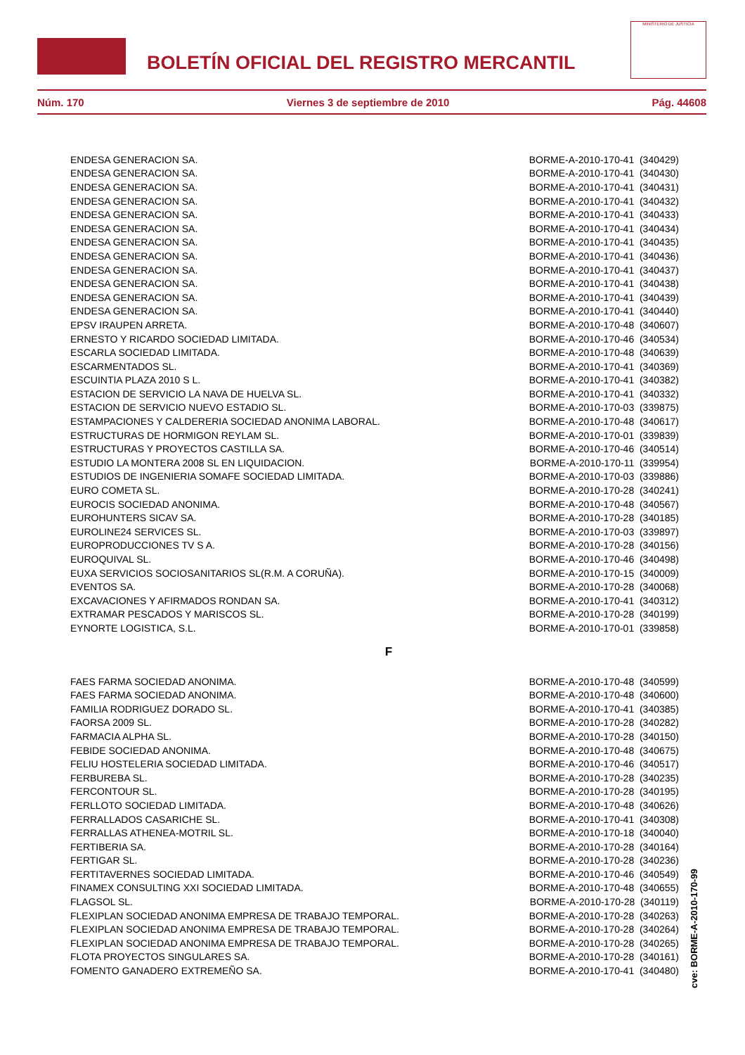BOLETÍN OFICIAL DEL REGISTRO MERCANTIL
MINISTERIO DE JUSTICIA
Núm. 170 Viernes 3 de septiembre de 2010 Pág. 44608
| ENDESA GENERACION SA. | BORME-A-2010-170-41 (340429) |
| ENDESA GENERACION SA. | BORME-A-2010-170-41 (340430) |
| ENDESA GENERACION SA. | BORME-A-2010-170-41 (340431) |
| ENDESA GENERACION SA. | BORME-A-2010-170-41 (340432) |
| ENDESA GENERACION SA. | BORME-A-2010-170-41 (340433) |
| ENDESA GENERACION SA. | BORME-A-2010-170-41 (340434) |
| ENDESA GENERACION SA. | BORME-A-2010-170-41 (340435) |
| ENDESA GENERACION SA. | BORME-A-2010-170-41 (340436) |
| ENDESA GENERACION SA. | BORME-A-2010-170-41 (340437) |
| ENDESA GENERACION SA. | BORME-A-2010-170-41 (340438) |
| ENDESA GENERACION SA. | BORME-A-2010-170-41 (340439) |
| ENDESA GENERACION SA. | BORME-A-2010-170-41 (340440) |
| EPSV IRAUPEN ARRETA. | BORME-A-2010-170-48 (340607) |
| ERNESTO Y RICARDO SOCIEDAD LIMITADA. | BORME-A-2010-170-46 (340534) |
| ESCARLA SOCIEDAD LIMITADA. | BORME-A-2010-170-48 (340639) |
| ESCARMENTADOS SL. | BORME-A-2010-170-41 (340369) |
| ESCUINTIA PLAZA 2010 S L. | BORME-A-2010-170-41 (340382) |
| ESTACION DE SERVICIO LA NAVA DE HUELVA SL. | BORME-A-2010-170-41 (340332) |
| ESTACION DE SERVICIO NUEVO ESTADIO SL. | BORME-A-2010-170-03 (339875) |
| ESTAMPACIONES Y CALDERERIA SOCIEDAD ANONIMA LABORAL. | BORME-A-2010-170-48 (340617) |
| ESTRUCTURAS DE HORMIGON REYLAM SL. | BORME-A-2010-170-01 (339839) |
| ESTRUCTURAS Y PROYECTOS CASTILLA SA. | BORME-A-2010-170-46 (340514) |
| ESTUDIO LA MONTERA 2008 SL EN LIQUIDACION. | BORME-A-2010-170-11 (339954) |
| ESTUDIOS DE INGENIERIA SOMAFE SOCIEDAD LIMITADA. | BORME-A-2010-170-03 (339886) |
| EURO COMETA SL. | BORME-A-2010-170-28 (340241) |
| EUROCIS SOCIEDAD ANONIMA. | BORME-A-2010-170-48 (340567) |
| EUROHUNTERS SICAV SA. | BORME-A-2010-170-28 (340185) |
| EUROLINE24 SERVICES SL. | BORME-A-2010-170-03 (339897) |
| EUROPRODUCCIONES TV S A. | BORME-A-2010-170-28 (340156) |
| EUROQUIVAL SL. | BORME-A-2010-170-46 (340498) |
| EUXA SERVICIOS SOCIOSANITARIOS SL(R.M. A CORUÑA). | BORME-A-2010-170-15 (340009) |
| EVENTOS SA. | BORME-A-2010-170-28 (340068) |
| EXCAVACIONES Y AFIRMADOS RONDAN SA. | BORME-A-2010-170-41 (340312) |
| EXTRAMAR PESCADOS Y MARISCOS SL. | BORME-A-2010-170-28 (340199) |
| EYNORTE LOGISTICA, S.L. | BORME-A-2010-170-01 (339858) |
F
| FAES FARMA SOCIEDAD ANONIMA. | BORME-A-2010-170-48 (340599) |
| FAES FARMA SOCIEDAD ANONIMA. | BORME-A-2010-170-48 (340600) |
| FAMILIA RODRIGUEZ DORADO SL. | BORME-A-2010-170-41 (340385) |
| FAORSA 2009 SL. | BORME-A-2010-170-28 (340282) |
| FARMACIA ALPHA SL. | BORME-A-2010-170-28 (340150) |
| FEBIDE SOCIEDAD ANONIMA. | BORME-A-2010-170-48 (340675) |
| FELIU HOSTELERIA SOCIEDAD LIMITADA. | BORME-A-2010-170-46 (340517) |
| FERBUREBA SL. | BORME-A-2010-170-28 (340235) |
| FERCONTOUR SL. | BORME-A-2010-170-28 (340195) |
| FERLLOTO SOCIEDAD LIMITADA. | BORME-A-2010-170-48 (340626) |
| FERRALLADOS CASARICHE SL. | BORME-A-2010-170-41 (340308) |
| FERRALLAS ATHENEA-MOTRIL SL. | BORME-A-2010-170-18 (340040) |
| FERTIBERIA SA. | BORME-A-2010-170-28 (340164) |
| FERTIGAR SL. | BORME-A-2010-170-28 (340236) |
| FERTITAVERNES SOCIEDAD LIMITADA. | BORME-A-2010-170-46 (340549) |
| FINAMEX CONSULTING XXI SOCIEDAD LIMITADA. | BORME-A-2010-170-48 (340655) |
| FLAGSOL SL. | BORME-A-2010-170-28 (340119) |
| FLEXIPLAN SOCIEDAD ANONIMA EMPRESA DE TRABAJO TEMPORAL. | BORME-A-2010-170-28 (340263) |
| FLEXIPLAN SOCIEDAD ANONIMA EMPRESA DE TRABAJO TEMPORAL. | BORME-A-2010-170-28 (340264) |
| FLEXIPLAN SOCIEDAD ANONIMA EMPRESA DE TRABAJO TEMPORAL. | BORME-A-2010-170-28 (340265) |
| FLOTA PROYECTOS SINGULARES SA. | BORME-A-2010-170-28 (340161) |
| FOMENTO GANADERO EXTREMEÑO SA. | BORME-A-2010-170-41 (340480) |
cve: BORME-A-2010-170-99